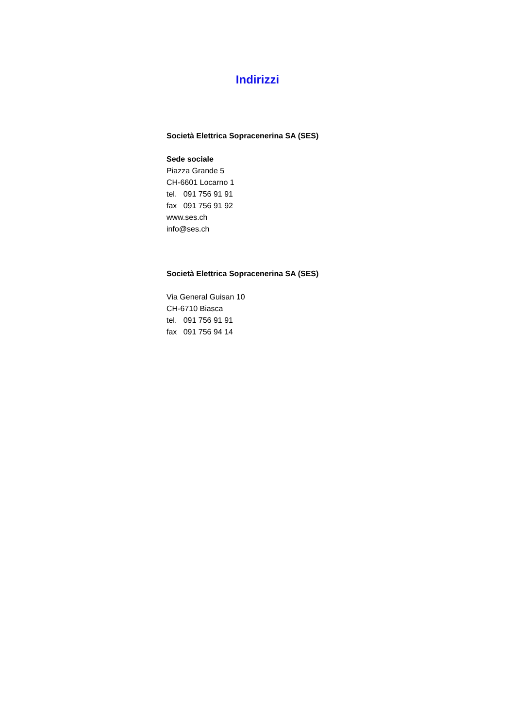Indirizzi
Società Elettrica Sopracenerina SA (SES)
Sede sociale
Piazza Grande 5
CH-6601 Locarno 1
tel. 091 756 91 91
fax 091 756 91 92
www.ses.ch
info@ses.ch
Società Elettrica Sopracenerina SA (SES)
Via General Guisan 10
CH-6710 Biasca
tel. 091 756 91 91
fax 091 756 94 14